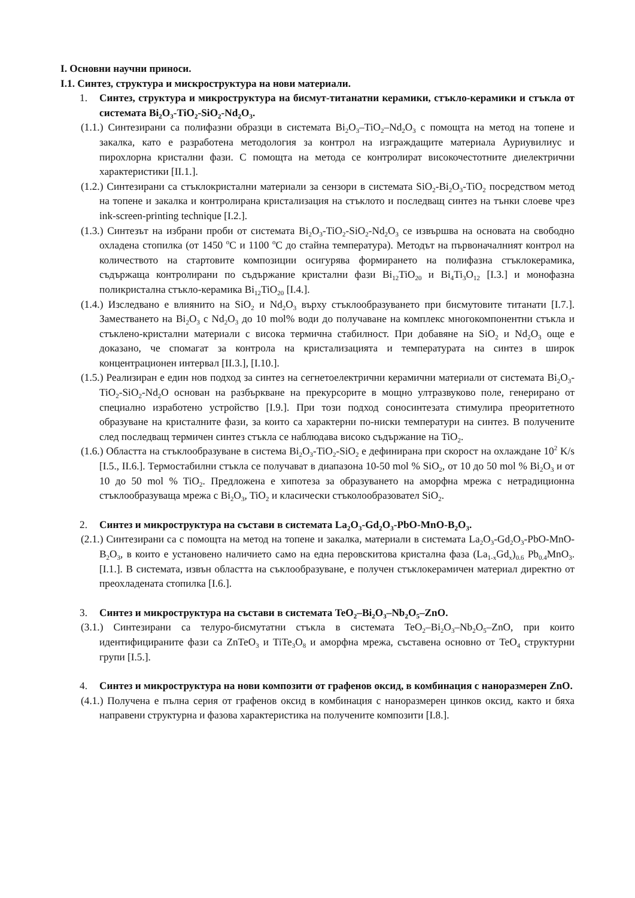I. Основни научни приноси.
I.1. Синтез, структура и мискроструктура на нови материали.
1. Синтез, структура и микроструктура на бисмут-титанатни керамики, стъкло-керамики и стъкла от системата Bi<sub>2</sub>O<sub>3</sub>-TiO<sub>2</sub>-SiO<sub>2</sub>-Nd<sub>2</sub>O<sub>3</sub>.
(1.1.) Синтезирани са полифазни образци в системата Bi<sub>2</sub>O<sub>3</sub>–TiO<sub>2</sub>–Nd<sub>2</sub>O<sub>3</sub> с помощта на метод на топене и закалка, като е разработена методология за контрол на изграждащите материала Ауриувилиус и пирохлорна кристални фази. С помощта на метода се контролират високочестотните диелектрични характеристики [II.1.].
(1.2.) Синтезирани са стъклокристални материали за сензори в системата SiO<sub>2</sub>-Bi<sub>2</sub>O<sub>3</sub>-TiO<sub>2</sub> посредством метод на топене и закалка и контролирана кристализация на стъклото и последващ синтез на тънки слоеве чрез ink-screen-printing technique [I.2.].
(1.3.) Синтезът на избрани проби от системата Bi<sub>2</sub>O<sub>3</sub>-TiO<sub>2</sub>-SiO<sub>2</sub>-Nd<sub>2</sub>O<sub>3</sub> се извършва на основата на свободно охладена стопилка (от 1450 <sup>o</sup>C и 1100 <sup>o</sup>C до стайна температура). Методът на първоначалният контрол на количеството на стартовите композиции осигурява формирането на полифазна стъклокерамика, съдържаща контролирани по съдържание кристални фази Bi<sub>12</sub>TiO<sub>20</sub> и Bi<sub>4</sub>Ti<sub>3</sub>O<sub>12</sub> [I.3.] и монофазна поликристална стъкло-керамика Bi<sub>12</sub>TiO<sub>20</sub> [I.4.].
(1.4.) Изследвано е влиянито на SiO<sub>2</sub> и Nd<sub>2</sub>O<sub>3</sub> върху стъклообразуването при бисмутовите титанати [I.7.]. Заместването на Bi<sub>2</sub>O<sub>3</sub> с Nd<sub>2</sub>O<sub>3</sub> до 10 mol% води до получаване на комплекс многокомпонентни стъкла и стъклено-кристални материали с висока термична стабилност. При добавяне на SiO<sub>2</sub> и Nd<sub>2</sub>O<sub>3</sub> още е доказано, че спомагат за контрола на кристализацията и температурата на синтез в широк концентрационен интервал [II.3.], [I.10.].
(1.5.) Реализиран е един нов подход за синтез на сегнетоелектрични керамични материали от системата Bi<sub>2</sub>O<sub>3</sub>-TiO<sub>2</sub>-SiO<sub>2</sub>-Nd<sub>2</sub>O основан на разбъркване на прекурсорите в мощно ултразвуково поле, генерирано от специално изработено устройство [I.9.]. При този подход соносинтезата стимулира преоритетното образуване на кристалните фази, за които са характерни по-ниски температури на синтез. В получените след последващ термичен синтез стъкла се наблюдава високо съдържание на TiO<sub>2</sub>.
(1.6.) Областта на стъклообразуване в система Bi<sub>2</sub>O<sub>3</sub>-TiO<sub>2</sub>-SiO<sub>2</sub> е дефинирана при скорост на охлаждане 10<sup>2</sup> K/s [I.5., II.6.]. Термостабилни стъкла се получават в диапазона 10-50 mol % SiO<sub>2</sub>, от 10 до 50 mol % Bi<sub>2</sub>O<sub>3</sub> и от 10 до 50 mol % TiO<sub>2</sub>. Предложена е хипотеза за образуването на аморфна мрежа с нетрадиционна стъклообразуваща мрежа с Bi<sub>2</sub>O<sub>3</sub>, TiO<sub>2</sub> и класически стъколообразовател SiO<sub>2</sub>.
2. Синтез и микроструктура на състави в системата La<sub>2</sub>O<sub>3</sub>-Gd<sub>2</sub>O<sub>3</sub>-PbO-MnO-B<sub>2</sub>O<sub>3</sub>.
(2.1.) Синтезирани са с помощта на метод на топене и закалка, материали в системата La<sub>2</sub>O<sub>3</sub>-Gd<sub>2</sub>O<sub>3</sub>-PbO-MnO-B<sub>2</sub>O<sub>3</sub>, в които е установено наличието само на една перовскитова кристална фаза (La<sub>1-x</sub>Gd<sub>x</sub>)<sub>0.6</sub> Pb<sub>0.4</sub>MnO<sub>3</sub>. [I.1.]. В системата, извън областта на съклообразуване, е получен стъклокерамичен материал директно от преохладената стопилка [I.6.].
3. Синтез и микроструктура на състави в системата TeO<sub>2</sub>–Bi<sub>2</sub>O<sub>3</sub>–Nb<sub>2</sub>O<sub>5</sub>–ZnO.
(3.1.) Синтезирани са телуро-бисмутатни стъкла в системата TeO<sub>2</sub>–Bi<sub>2</sub>O<sub>3</sub>–Nb<sub>2</sub>O<sub>5</sub>–ZnO, при които идентифицираните фази са ZnTeO<sub>3</sub> и TiTe<sub>3</sub>O<sub>8</sub> и аморфна мрежа, съставена основно от TeO<sub>4</sub> структурни групи [I.5.].
4. Синтез и микроструктура на нови композити от графенов оксид, в комбинация с наноразмерен ZnO.
(4.1.) Получена е пълна серия от графенов оксид в комбинация с наноразмерен цинков оксид, както и бяха направени структурна и фазова характеристика на получените композити [I.8.].